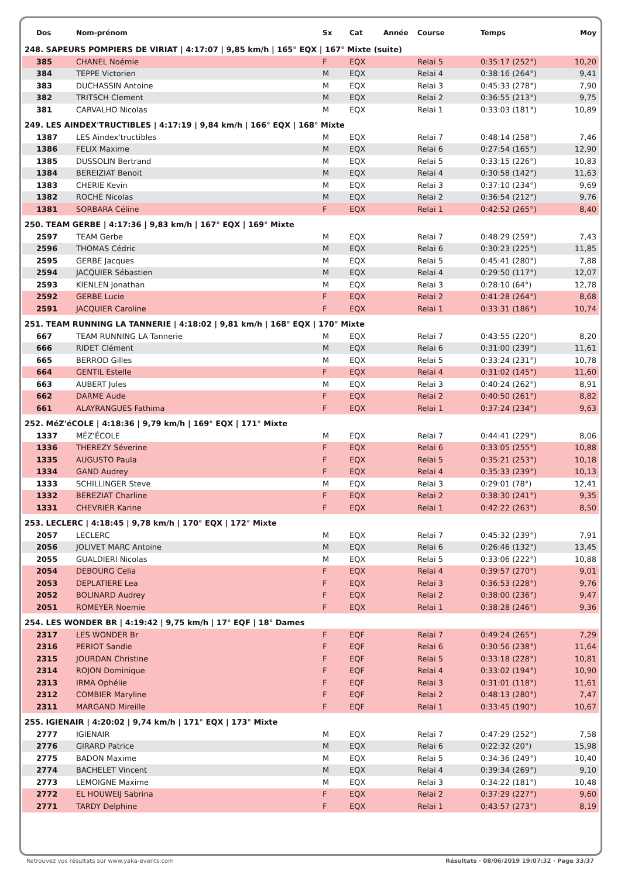| Dos | Nom-prénom | Sx | Cat | Année | Course | Temps | Moy |
| --- | --- | --- | --- | --- | --- | --- | --- |
| 248. SAPEURS POMPIERS DE VIRIAT / 4:17:07 / 9,85 km/h / 165° EQX / 167° Mixte (suite) | | | | | | | |
| 385 | CHANEL Noémie | F | EQX | | Relai 5 | 0:35:17 (252°) | 10,20 |
| 384 | TEPPE Victorien | M | EQX | | Relai 4 | 0:38:16 (264°) | 9,41 |
| 383 | DUCHASSIN Antoine | M | EQX | | Relai 3 | 0:45:33 (278°) | 7,90 |
| 382 | TRITSCH Clement | M | EQX | | Relai 2 | 0:36:55 (213°) | 9,75 |
| 381 | CARVALHO Nicolas | M | EQX | | Relai 1 | 0:33:03 (181°) | 10,89 |
| 249. LES AINDEX'TRUCTIBLES / 4:17:19 / 9,84 km/h / 166° EQX / 168° Mixte | | | | | | | |
| 1387 | LES Aindex'tructibles | M | EQX | | Relai 7 | 0:48:14 (258°) | 7,46 |
| 1386 | FELIX Maxime | M | EQX | | Relai 6 | 0:27:54 (165°) | 12,90 |
| 1385 | DUSSOLIN Bertrand | M | EQX | | Relai 5 | 0:33:15 (226°) | 10,83 |
| 1384 | BEREIZIAT Benoit | M | EQX | | Relai 4 | 0:30:58 (142°) | 11,63 |
| 1383 | CHERIE Kevin | M | EQX | | Relai 3 | 0:37:10 (234°) | 9,69 |
| 1382 | ROCHÉ Nicolas | M | EQX | | Relai 2 | 0:36:54 (212°) | 9,76 |
| 1381 | SORBARA Céline | F | EQX | | Relai 1 | 0:42:52 (265°) | 8,40 |
| 250. TEAM GERBE / 4:17:36 / 9,83 km/h / 167° EQX / 169° Mixte | | | | | | | |
| 2597 | TEAM Gerbe | M | EQX | | Relai 7 | 0:48:29 (259°) | 7,43 |
| 2596 | THOMAS Cédric | M | EQX | | Relai 6 | 0:30:23 (225°) | 11,85 |
| 2595 | GERBE Jacques | M | EQX | | Relai 5 | 0:45:41 (280°) | 7,88 |
| 2594 | JACQUIER Sébastien | M | EQX | | Relai 4 | 0:29:50 (117°) | 12,07 |
| 2593 | KIENLEN Jonathan | M | EQX | | Relai 3 | 0:28:10 (64°) | 12,78 |
| 2592 | GERBE Lucie | F | EQX | | Relai 2 | 0:41:28 (264°) | 8,68 |
| 2591 | JACQUIER Caroline | F | EQX | | Relai 1 | 0:33:31 (186°) | 10,74 |
| 251. TEAM RUNNING LA TANNERIE / 4:18:02 / 9,81 km/h / 168° EQX / 170° Mixte | | | | | | | |
| 667 | TEAM RUNNING LA Tannerie | M | EQX | | Relai 7 | 0:43:55 (220°) | 8,20 |
| 666 | RIDET Clément | M | EQX | | Relai 6 | 0:31:00 (239°) | 11,61 |
| 665 | BERROD Gilles | M | EQX | | Relai 5 | 0:33:24 (231°) | 10,78 |
| 664 | GENTIL Estelle | F | EQX | | Relai 4 | 0:31:02 (145°) | 11,60 |
| 663 | AUBERT Jules | M | EQX | | Relai 3 | 0:40:24 (262°) | 8,91 |
| 662 | DARME Aude | F | EQX | | Relai 2 | 0:40:50 (261°) | 8,82 |
| 661 | ALAYRANGUES Fathima | F | EQX | | Relai 1 | 0:37:24 (234°) | 9,63 |
| 252. MéZ'éCOLE / 4:18:36 / 9,79 km/h / 169° EQX / 171° Mixte | | | | | | | |
| 1337 | MÉZ'ÉCOLE | M | EQX | | Relai 7 | 0:44:41 (229°) | 8,06 |
| 1336 | THEREZY Séverine | F | EQX | | Relai 6 | 0:33:05 (255°) | 10,88 |
| 1335 | AUGUSTO Paula | F | EQX | | Relai 5 | 0:35:21 (253°) | 10,18 |
| 1334 | GAND Audrey | F | EQX | | Relai 4 | 0:35:33 (239°) | 10,13 |
| 1333 | SCHILLINGER Steve | M | EQX | | Relai 3 | 0:29:01 (78°) | 12,41 |
| 1332 | BEREZIAT Charline | F | EQX | | Relai 2 | 0:38:30 (241°) | 9,35 |
| 1331 | CHEVRIER Karine | F | EQX | | Relai 1 | 0:42:22 (263°) | 8,50 |
| 253. LECLERC / 4:18:45 / 9,78 km/h / 170° EQX / 172° Mixte | | | | | | | |
| 2057 | LECLERC | M | EQX | | Relai 7 | 0:45:32 (239°) | 7,91 |
| 2056 | JOLIVET MARC Antoine | M | EQX | | Relai 6 | 0:26:46 (132°) | 13,45 |
| 2055 | GUALDIERI Nicolas | M | EQX | | Relai 5 | 0:33:06 (222°) | 10,88 |
| 2054 | DEBOURG Celia | F | EQX | | Relai 4 | 0:39:57 (270°) | 9,01 |
| 2053 | DEPLATIERE Lea | F | EQX | | Relai 3 | 0:36:53 (228°) | 9,76 |
| 2052 | BOLINARD Audrey | F | EQX | | Relai 2 | 0:38:00 (236°) | 9,47 |
| 2051 | ROMEYER Noemie | F | EQX | | Relai 1 | 0:38:28 (246°) | 9,36 |
| 254. LES WONDER BR / 4:19:42 / 9,75 km/h / 17° EQF / 18° Dames | | | | | | | |
| 2317 | LES WONDER Br | F | EQF | | Relai 7 | 0:49:24 (265°) | 7,29 |
| 2316 | PERIOT Sandie | F | EQF | | Relai 6 | 0:30:56 (238°) | 11,64 |
| 2315 | JOURDAN Christine | F | EQF | | Relai 5 | 0:33:18 (228°) | 10,81 |
| 2314 | ROJON Dominique | F | EQF | | Relai 4 | 0:33:02 (194°) | 10,90 |
| 2313 | IRMA Ophélie | F | EQF | | Relai 3 | 0:31:01 (118°) | 11,61 |
| 2312 | COMBIER Maryline | F | EQF | | Relai 2 | 0:48:13 (280°) | 7,47 |
| 2311 | MARGAND Mireille | F | EQF | | Relai 1 | 0:33:45 (190°) | 10,67 |
| 255. IGIENAIR / 4:20:02 / 9,74 km/h / 171° EQX / 173° Mixte | | | | | | | |
| 2777 | IGIENAIR | M | EQX | | Relai 7 | 0:47:29 (252°) | 7,58 |
| 2776 | GIRARD Patrice | M | EQX | | Relai 6 | 0:22:32 (20°) | 15,98 |
| 2775 | BADON Maxime | M | EQX | | Relai 5 | 0:34:36 (249°) | 10,40 |
| 2774 | BACHELET Vincent | M | EQX | | Relai 4 | 0:39:34 (269°) | 9,10 |
| 2773 | LEMOIGNE Maxime | M | EQX | | Relai 3 | 0:34:22 (181°) | 10,48 |
| 2772 | EL HOUWEIJ Sabrina | F | EQX | | Relai 2 | 0:37:29 (227°) | 9,60 |
| 2771 | TARDY Delphine | F | EQX | | Relai 1 | 0:43:57 (273°) | 8,19 |
Retrouvez vos résultats sur www.yaka-events.com Résultats · 08/06/2019 19:07:32 · Page 33/37